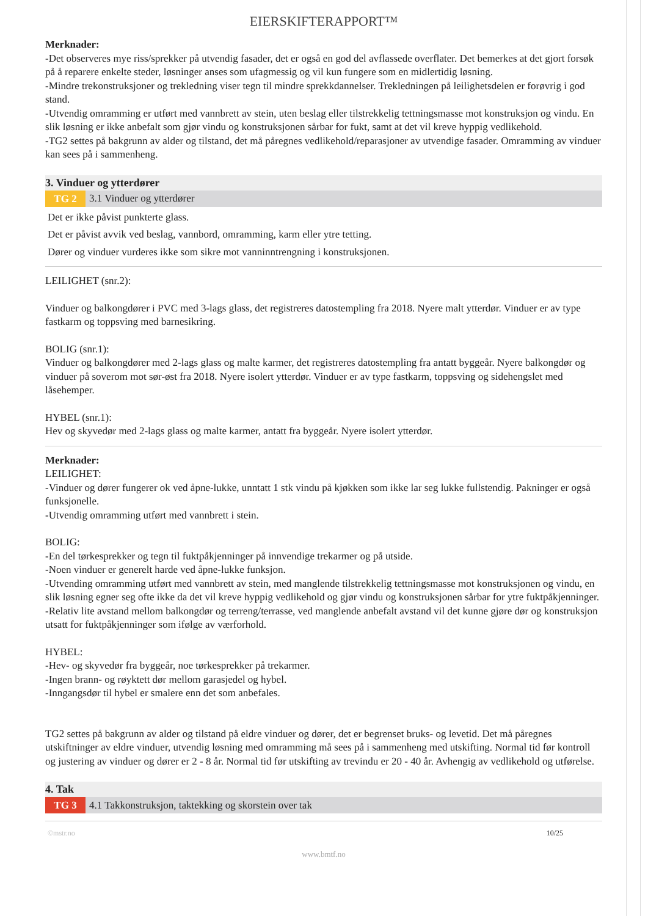EIERSKIFTERAPPORT™
Merknader:
-Det observeres mye riss/sprekker på utvendig fasader, det er også en god del avflassede overflater. Det bemerkes at det gjort forsøk på å reparere enkelte steder, løsninger anses som ufagmessig og vil kun fungere som en midlertidig løsning.
-Mindre trekonstruksjoner og trekledning viser tegn til mindre sprekkdannelser. Trekledningen på leilighetsdelen er forøvrig i god stand.
-Utvendig omramming er utført med vannbrett av stein, uten beslag eller tilstrekkelig tettningsmasse mot konstruksjon og vindu. En slik løsning er ikke anbefalt som gjør vindu og konstruksjonen sårbar for fukt, samt at det vil kreve hyppig vedlikehold.
-TG2 settes på bakgrunn av alder og tilstand, det må påregnes vedlikehold/reparasjoner av utvendige fasader. Omramming av vinduer kan sees på i sammenheng.
3. Vinduer og ytterdører
TG 2 3.1 Vinduer og ytterdører
Det er ikke påvist punkterte glass.
Det er påvist avvik ved beslag, vannbord, omramming, karm eller ytre tetting.
Dører og vinduer vurderes ikke som sikre mot vanninntrengning i konstruksjonen.
LEILIGHET (snr.2):
Vinduer og balkongdører i PVC med 3-lags glass, det registreres datostempling fra 2018. Nyere malt ytterdør. Vinduer er av type fastkarm og toppsving med barnesikring.
BOLIG (snr.1):
Vinduer og balkongdører med 2-lags glass og malte karmer, det registreres datostempling fra antatt byggeår. Nyere balkongdør og vinduer på soverom mot sør-øst fra 2018. Nyere isolert ytterdør. Vinduer er av type fastkarm, toppsving og sidehengslet med låsehemper.
HYBEL (snr.1):
Hev og skyvedør med 2-lags glass og malte karmer, antatt fra byggeår. Nyere isolert ytterdør.
Merknader:
LEILIGHET:
-Vinduer og dører fungerer ok ved åpne-lukke, unntatt 1 stk vindu på kjøkken som ikke lar seg lukke fullstendig. Pakninger er også funksjonelle.
-Utvendig omramming utført med vannbrett i stein.
BOLIG:
-En del tørkesprekker og tegn til fuktpåkjenninger på innvendige trekarmer og på utside.
-Noen vinduer er generelt harde ved åpne-lukke funksjon.
-Utvending omramming utført med vannbrett av stein, med manglende tilstrekkelig tettningsmasse mot konstruksjonen og vindu, en slik løsning egner seg ofte ikke da det vil kreve hyppig vedlikehold og gjør vindu og konstruksjonen sårbar for ytre fuktpåkjenninger.
-Relativ lite avstand mellom balkongdør og terreng/terrasse, ved manglende anbefalt avstand vil det kunne gjøre dør og konstruksjon utsatt for fuktpåkjenninger som ifølge av værforhold.
HYBEL:
-Hev- og skyvedør fra byggeår, noe tørkesprekker på trekarmer.
-Ingen brann- og røyktett dør mellom garasjedel og hybel.
-Inngangsdør til hybel er smalere enn det som anbefales.
TG2 settes på bakgrunn av alder og tilstand på eldre vinduer og dører, det er begrenset bruks- og levetid. Det må påregnes utskiftninger av eldre vinduer, utvendig løsning med omramming må sees på i sammenheng med utskifting. Normal tid før kontroll og justering av vinduer og dører er 2 - 8 år. Normal tid før utskifting av trevindu er 20 - 40 år. Avhengig av vedlikehold og utførelse.
4. Tak
TG 3 4.1 Takkonstruksjon, taktekking og skorstein over tak
©mstr.no 10/25
www.bmtf.no